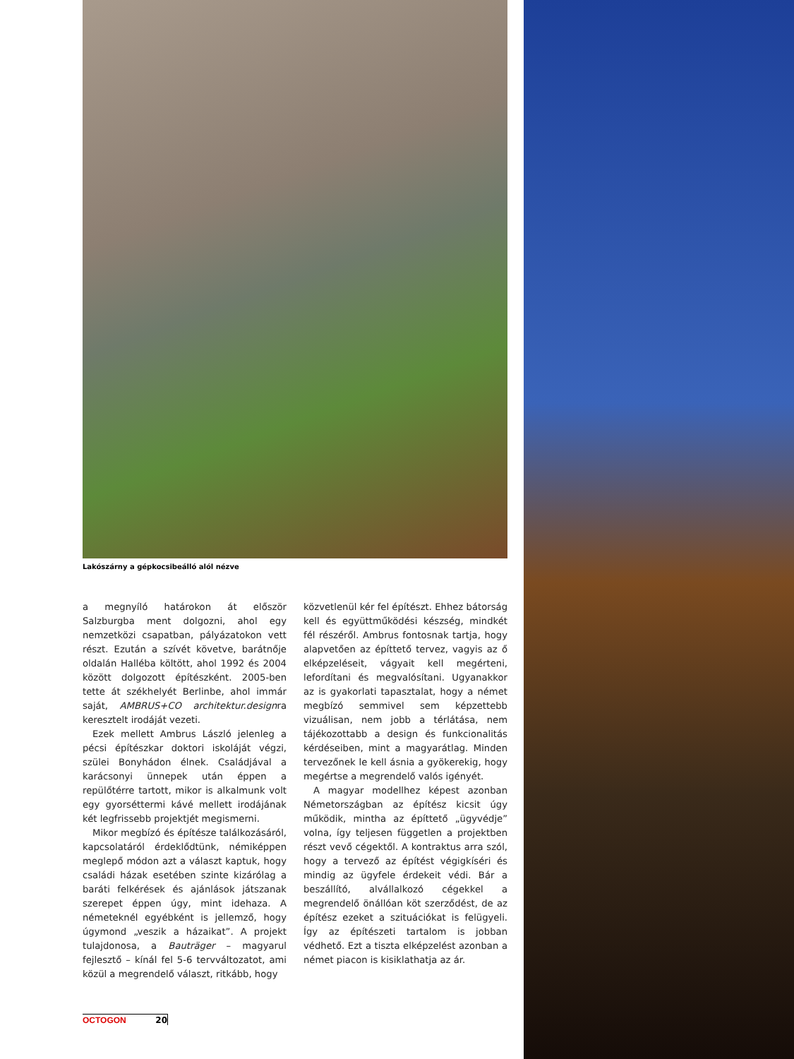Lakószárny a gépkocsibeálló alól nézve
a megnyíló határokon át először Salzburgba ment dolgozni, ahol egy nemzetközi csapatban, pályázatokon vett részt. Ezután a szívét követve, barátnője oldalán Halléba költött, ahol 1992 és 2004 között dolgozott építészként. 2005-ben tette át székhelyét Berlinbe, ahol immár saját, AMBRUS+CO architektur.designra keresztelt irodáját vezeti.
Ezek mellett Ambrus László jelenleg a pécsi építészkar doktori iskoláját végzi, szülei Bonyhádon élnek. Családjával a karácsonyi ünnepek után éppen a repülőtérre tartott, mikor is alkalmunk volt egy gyorséttermi kávé mellett irodájának két legfrissebb projektjét megismerni.
Mikor megbízó és építésze találkozásáról, kapcsolatáról érdeklődtünk, némiképpen meglepő módon azt a választ kaptuk, hogy családi házak esetében szinte kizárólag a baráti felkérések és ajánlások játszanak szerepet éppen úgy, mint idehaza. A németeknél egyébként is jellemző, hogy úgymond „veszik a házaikat”. A projekt tulajdonosa, a Bauträger – magyarul fejlesztő – kínál fel 5-6 tervváltozatot, ami közül a megrendelő választ, ritkább, hogy
közvetlenül kér fel építészt. Ehhez bátorság kell és együttműködési készség, mindkét fél részéről. Ambrus fontosnak tartja, hogy alapvetően az építtető tervez, vagyis az ő elképzeléseit, vágyait kell megérteni, lefordítani és megvalósítani. Ugyanakkor az is gyakorlati tapasztalat, hogy a német megbízó semmivel sem képzettebb vizuálisan, nem jobb a térlátása, nem tájékozottabb a design és funkcionalitás kérdéseiben, mint a magyarátlag. Minden tervezőnek le kell ásnia a gyökerekig, hogy megértse a megrendelő valós igényét.
A magyar modellhez képest azonban Németországban az építész kicsit úgy működik, mintha az építtető „ügyvédje” volna, így teljesen független a projektben részt vevő cégektől. A kontraktus arra szól, hogy a tervező az építést végigkíséri és mindig az ügyfele érdekeit védi. Bár a beszállító, alvállalkozó cégekkel a megrendelő önállóan köt szerződést, de az építész ezeket a szituációkat is felügyeli. Így az építészeti tartalom is jobban védhető. Ezt a tiszta elképzelést azonban a német piacon is kisiklathatja az ár.
OCTOGON 20